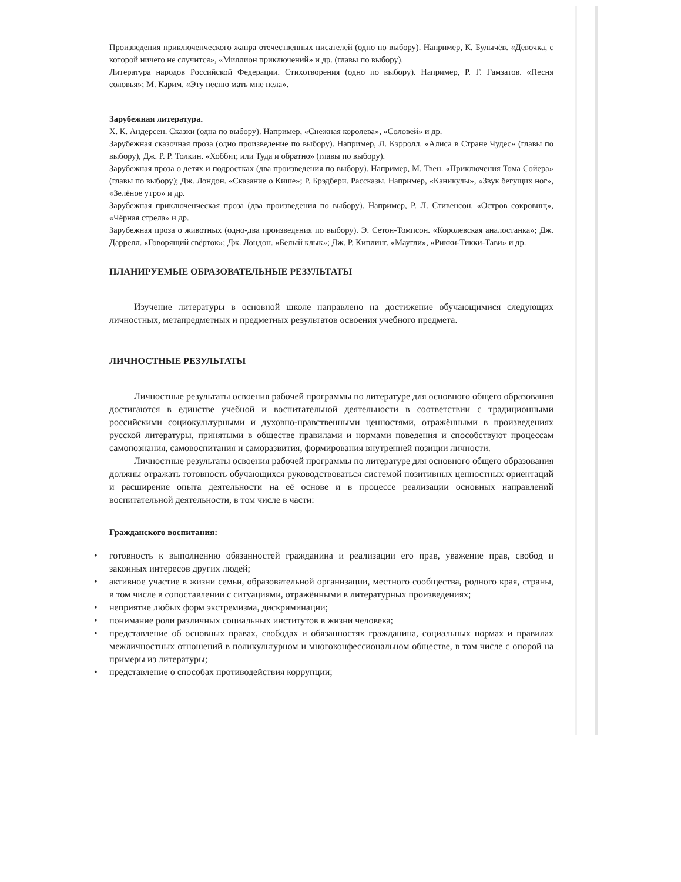Произведения приключенческого жанра отечественных писателей (одно по выбору). Например, К. Булычёв. «Девочка, с которой ничего не случится», «Миллион приключений» и др. (главы по выбору).
Литература народов Российской Федерации. Стихотворения (одно по выбору). Например, Р. Г. Гамзатов. «Песня соловья»; М. Карим. «Эту песню мать мне пела».
Зарубежная литература.
Х. К. Андерсен. Сказки (одна по выбору). Например, «Снежная королева», «Соловей» и др.
Зарубежная сказочная проза (одно произведение по выбору). Например, Л. Кэрролл. «Алиса в Стране Чудес» (главы по выбору), Дж. Р. Р. Толкин. «Хоббит, или Туда и обратно» (главы по выбору).
Зарубежная проза о детях и подростках (два произведения по выбору). Например, М. Твен. «Приключения Тома Сойера» (главы по выбору); Дж. Лондон. «Сказание о Кише»; Р. Брэдбери. Рассказы. Например, «Каникулы», «Звук бегущих ног», «Зелёное утро» и др.
Зарубежная приключенческая проза (два произведения по выбору). Например, Р. Л. Стивенсон. «Остров сокровищ», «Чёрная стрела» и др.
Зарубежная проза о животных (одно-два произведения по выбору). Э. Сетон-Томпсон. «Королевская аналостанка»; Дж. Даррелл. «Говорящий свёрток»; Дж. Лондон. «Белый клык»; Дж. Р. Киплинг. «Маугли», «Рикки-Тикки-Тави» и др.
ПЛАНИРУЕМЫЕ ОБРАЗОВАТЕЛЬНЫЕ РЕЗУЛЬТАТЫ
Изучение литературы в основной школе направлено на достижение обучающимися следующих личностных, метапредметных и предметных результатов освоения учебного предмета.
ЛИЧНОСТНЫЕ РЕЗУЛЬТАТЫ
Личностные результаты освоения рабочей программы по литературе для основного общего образования достигаются в единстве учебной и воспитательной деятельности в соответствии с традиционными российскими социокультурными и духовно-нравственными ценностями, отражёнными в произведениях русской литературы, принятыми в обществе правилами и нормами поведения и способствуют процессам самопознания, самовоспитания и саморазвития, формирования внутренней позиции личности.
Личностные результаты освоения рабочей программы по литературе для основного общего образования должны отражать готовность обучающихся руководствоваться системой позитивных ценностных ориентаций и расширение опыта деятельности на её основе и в процессе реализации основных направлений воспитательной деятельности, в том числе в части:
Гражданского воспитания:
• готовность к выполнению обязанностей гражданина и реализации его прав, уважение прав, свобод и законных интересов других людей;
• активное участие в жизни семьи, образовательной организации, местного сообщества, родного края, страны, в том числе в сопоставлении с ситуациями, отражёнными в литературных произведениях;
• неприятие любых форм экстремизма, дискриминации;
• понимание роли различных социальных институтов в жизни человека;
• представление об основных правах, свободах и обязанностях гражданина, социальных нормах и правилах межличностных отношений в поликультурном и многоконфессиональном обществе, в том числе с опорой на примеры из литературы;
• представление о способах противодействия коррупции;